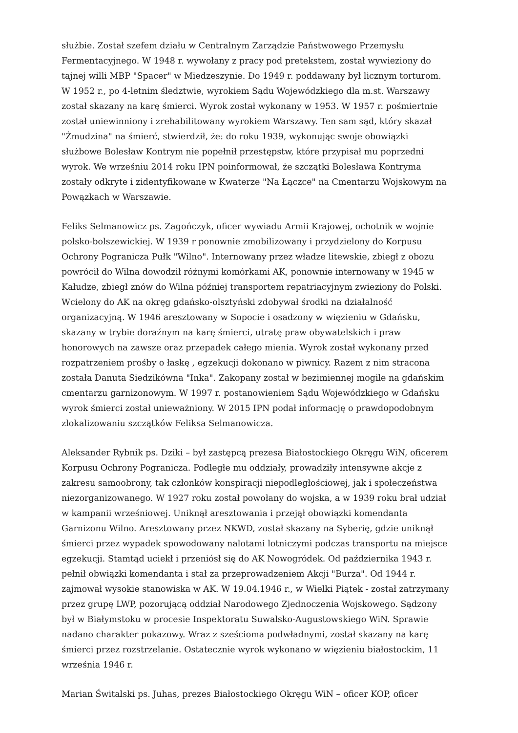służbie. Został szefem działu w Centralnym Zarządzie Państwowego Przemysłu Fermentacyjnego. W 1948 r. wywołany z pracy pod pretekstem, został wywieziony do tajnej willi MBP "Spacer" w Miedzeszynie. Do 1949 r. poddawany był licznym torturom. W 1952 r., po 4-letnim śledztwie, wyrokiem Sądu Wojewódzkiego dla m.st. Warszawy został skazany na karę śmierci. Wyrok został wykonany w 1953. W 1957 r. pośmiertnie został uniewinniony i zrehabilitowany wyrokiem Warszawy. Ten sam sąd, który skazał "Żmudzina" na śmierć, stwierdził, że: do roku 1939, wykonując swoje obowiązki służbowe Bolesław Kontrym nie popełnił przestępstw, które przypisał mu poprzedni wyrok. We wrześniu 2014 roku IPN poinformował, że szczątki Bolesława Kontryma zostały odkryte i zidentyfikowane w Kwaterze "Na Łączce" na Cmentarzu Wojskowym na Powązkach w Warszawie.
Feliks Selmanowicz ps. Zagończyk, oficer wywiadu Armii Krajowej, ochotnik w wojnie polsko-bolszewickiej. W 1939 r ponownie zmobilizowany i przydzielony do Korpusu Ochrony Pogranicza Pułk "Wilno". Internowany przez władze litewskie, zbiegł z obozu powrócił do Wilna dowodził różnymi komórkami AK, ponownie internowany w 1945 w Kałudze, zbiegł znów do Wilna później transportem repatriacyjnym zwieziony do Polski. Wcielony do AK na okręg gdańsko-olsztyński zdobywał środki na działalność organizacyjną. W 1946 aresztowany w Sopocie i osadzony w więzieniu w Gdańsku, skazany w trybie doraźnym na karę śmierci, utratę praw obywatelskich i praw honorowych na zawsze oraz przepadek całego mienia. Wyrok został wykonany przed rozpatrzeniem prośby o łaskę , egzekucji dokonano w piwnicy. Razem z nim stracona została Danuta Siedzikówna "Inka". Zakopany został w bezimiennej mogile na gdańskim cmentarzu garnizonowym. W 1997 r. postanowieniem Sądu Wojewódzkiego w Gdańsku wyrok śmierci został unieważniony. W 2015 IPN podał informację o prawdopodobnym zlokalizowaniu szczątków Feliksa Selmanowicza.
Aleksander Rybnik ps. Dziki – był zastępcą prezesa Białostockiego Okręgu WiN, oficerem Korpusu Ochrony Pogranicza. Podległe mu oddziały, prowadziły intensywne akcje z zakresu samoobrony, tak członków konspiracji niepodległościowej, jak i społeczeństwa niezorganizowanego. W 1927 roku został powołany do wojska, a w 1939 roku brał udział w kampanii wrześniowej. Uniknął aresztowania i przejął obowiązki komendanta Garnizonu Wilno. Aresztowany przez NKWD, został skazany na Syberię, gdzie uniknął śmierci przez wypadek spowodowany nalotami lotniczymi podczas transportu na miejsce egzekucji. Stamtąd uciekł i przeniósł się do AK Nowogródek. Od października 1943 r. pełnił obwiązki komendanta i stał za przeprowadzeniem Akcji "Burza". Od 1944 r. zajmował wysokie stanowiska w AK. W 19.04.1946 r., w Wielki Piątek - został zatrzymany przez grupę LWP, pozorującą oddział Narodowego Zjednoczenia Wojskowego. Sądzony był w Białymstoku w procesie Inspektoratu Suwalsko-Augustowskiego WiN. Sprawie nadano charakter pokazowy. Wraz z sześcioma podwładnymi, został skazany na karę śmierci przez rozstrzelanie. Ostatecznie wyrok wykonano w więzieniu białostockim, 11 września 1946 r.
Marian Świtalski ps. Juhas, prezes Białostockiego Okręgu WiN – oficer KOP, oficer